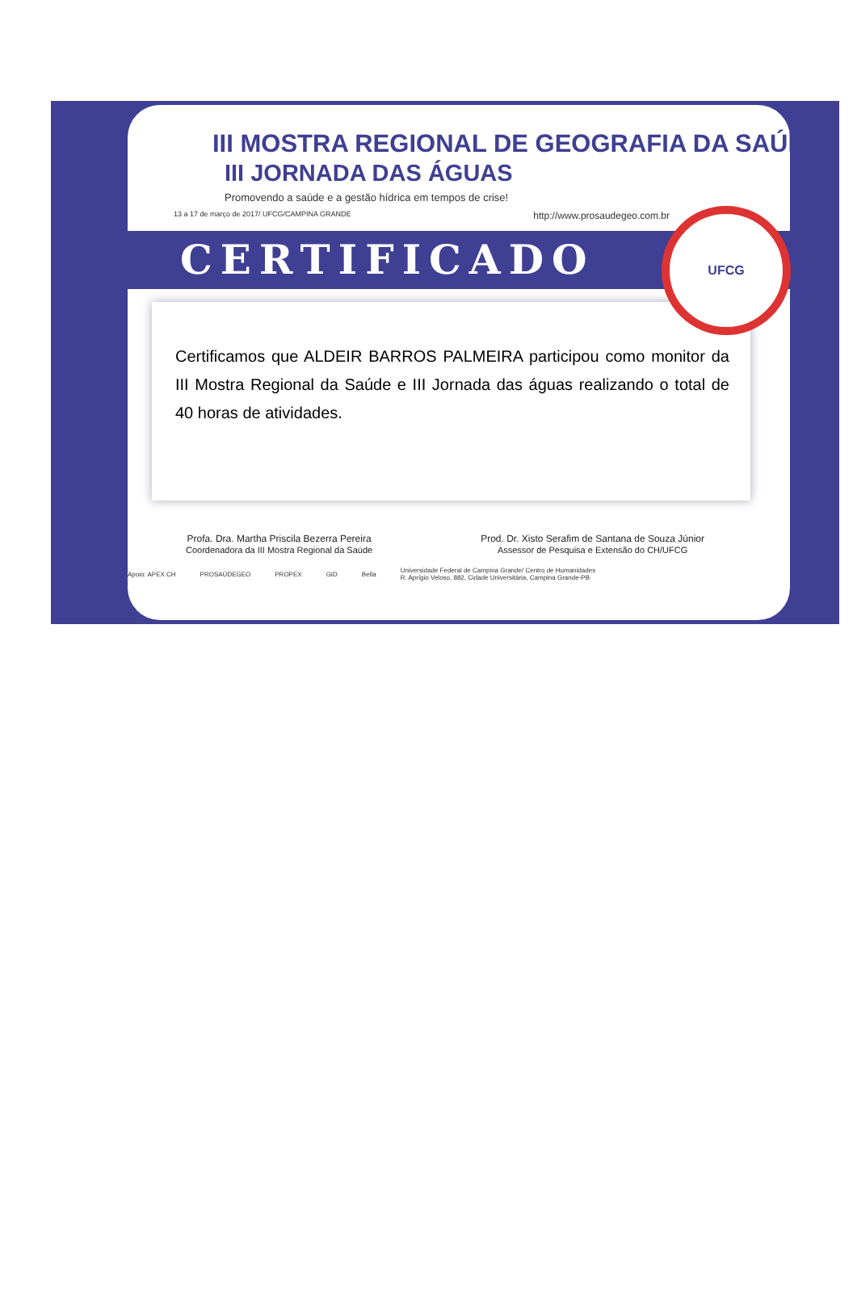III MOSTRA REGIONAL DE GEOGRAFIA DA SAÚDE
III JORNADA DAS ÁGUAS
Promovendo a saúde e a gestão hídrica em tempos de crise!
13 a 17 de março de 2017/ UFCG/CAMPINA GRANDE http://www.prosaudegeo.com.br
CERTIFICADO
Certificamos que ALDEIR BARROS PALMEIRA participou como monitor da III Mostra Regional da Saúde e III Jornada das águas realizando o total de 40 horas de atividades.
Profa. Dra. Martha Priscila Bezerra Pereira
Coordenadora da III Mostra Regional da Saúde
Prod. Dr. Xisto Serafim de Santana de Souza Júnior
Assessor de Pesquisa e Extensão do CH/UFCG
Apoio: APEX CH PROSAÚDEGEO PROPEX GID Bella Universidade Federal de Campina Grande/ Centro de Humanidades
R. Aprígio Veloso, 882, Cidade Universitária, Campina Grande-PB
UFCG